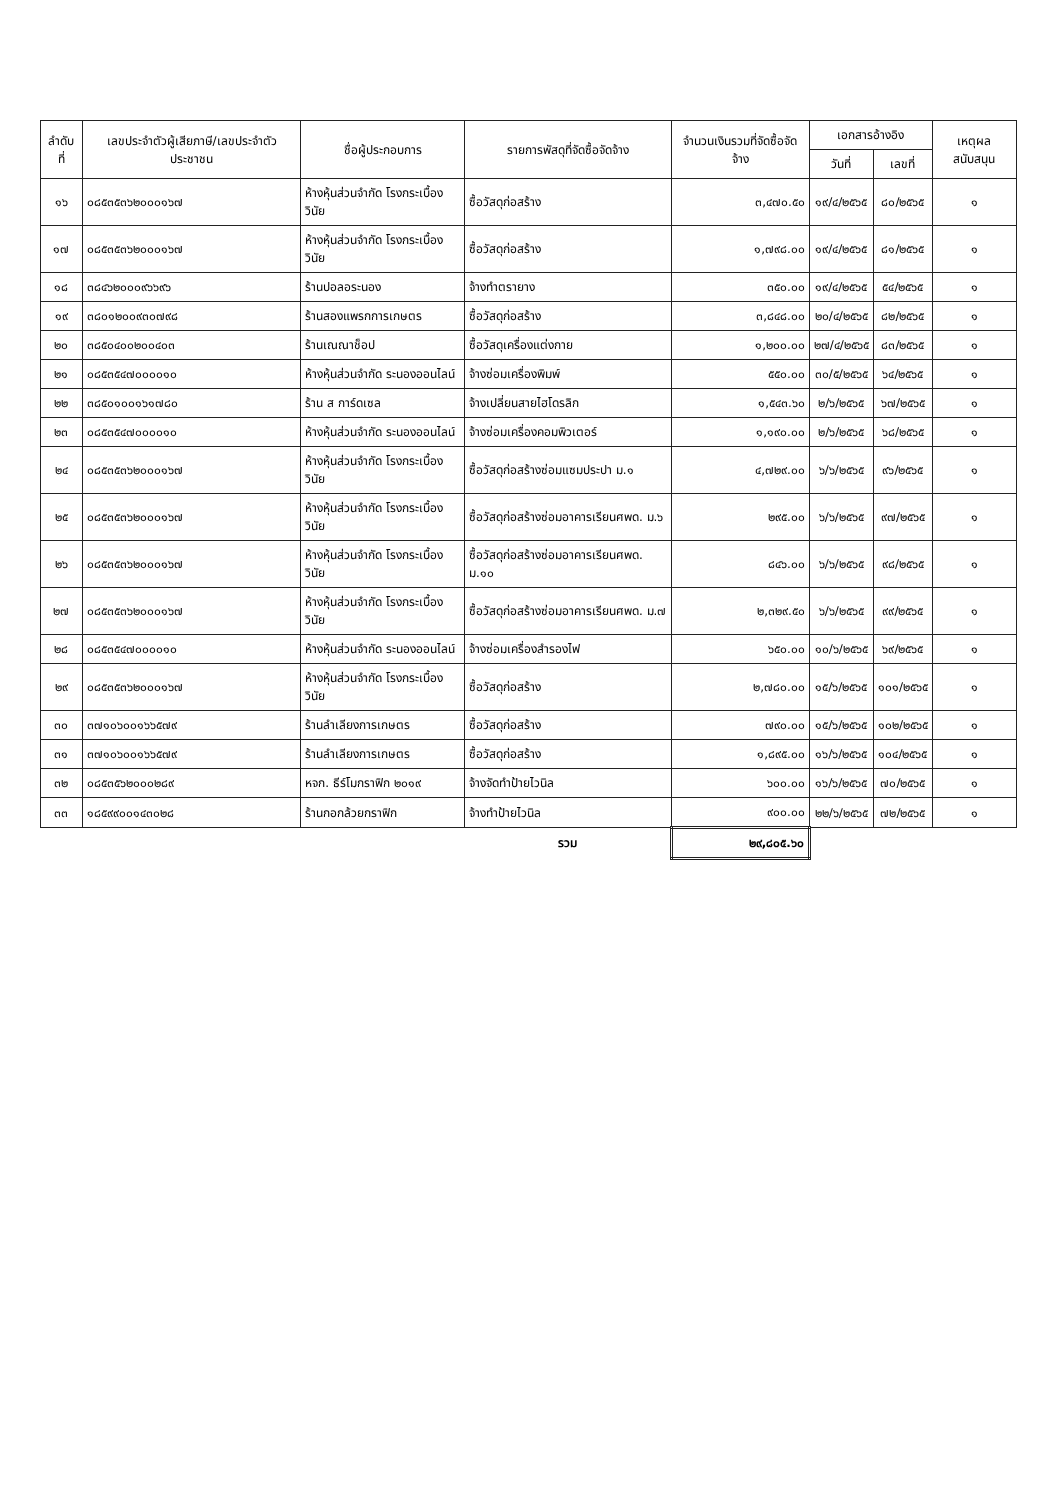| ลำดับที่ | เลขประจำตัวผู้เสียภาษี/เลขประจำตัวประชาชน | ชื่อผู้ประกอบการ | รายการพัสดุที่จัดซื้อจัดจ้าง | จำนวนเงินรวมที่จัดซื้อจัดจ้าง | เอกสารอ้างอิง | | เหตุผลสนับสนุน |
| --- | --- | --- | --- | --- | --- | --- | --- |
| | | | | | วันที่ | เลขที่ | |
| ๑๖ | ๐๘๕๓๕๓๖๒๐๐๐๑๖๗ | ห้างหุ้นส่วนจำกัด โรงกระเบื้องวินัย | ซื้อวัสดุก่อสร้าง | ๓,๔๗๐.๕๐ | ๑๙/๔/๒๕๖๕ | ๘๐/๒๕๖๕ | ๑ |
| ๑๗ | ๐๘๕๓๕๓๖๒๐๐๐๑๖๗ | ห้างหุ้นส่วนจำกัด โรงกระเบื้องวินัย | ซื้อวัสดุก่อสร้าง | ๑,๗๙๘.๐๐ | ๑๙/๔/๒๕๖๕ | ๘๑/๒๕๖๕ | ๑ |
| ๑๘ | ๓๘๔๖๒๐๐๐๙๖๖๙๖ | ร้านปอลอระนอง | จ้างทำตรายาง | ๓๕๐.๐๐ | ๑๙/๔/๒๕๖๕ | ๕๔/๒๕๖๕ | ๑ |
| ๑๙ | ๓๘๐๑๒๐๐๙๓๐๗๙๘ | ร้านสองแพรกการเกษตร | ซื้อวัสดุก่อสร้าง | ๓,๘๔๘.๐๐ | ๒๐/๔/๒๕๖๕ | ๘๒/๒๕๖๕ | ๑ |
| ๒๐ | ๓๘๕๐๔๐๐๒๐๐๔๐๓ | ร้านเณณาช็อป | ซื้อวัสดุเครื่องแต่งกาย | ๑,๒๐๐.๐๐ | ๒๗/๔/๒๕๖๕ | ๘๓/๒๕๖๕ | ๑ |
| ๒๑ | ๐๘๕๓๕๔๗๐๐๐๐๑๐ | ห้างหุ้นส่วนจำกัด ระนองออนไลน์ | จ้างซ่อมเครื่องพิมพ์ | ๕๕๐.๐๐ | ๓๐/๕/๒๕๖๕ | ๖๔/๒๕๖๕ | ๑ |
| ๒๒ | ๓๘๕๐๑๐๐๑๖๑๗๘๐ | ร้าน ส การ์ดเซล | จ้างเปลี่ยนสายไฮโดรลิก | ๑,๕๔๓.๖๐ | ๒/๖/๒๕๖๕ | ๖๗/๒๕๖๕ | ๑ |
| ๒๓ | ๐๘๕๓๕๔๗๐๐๐๐๑๐ | ห้างหุ้นส่วนจำกัด ระนองออนไลน์ | จ้างซ่อมเครื่องคอมพิวเตอร์ | ๑,๑๙๐.๐๐ | ๒/๖/๒๕๖๕ | ๖๘/๒๕๖๕ | ๑ |
| ๒๔ | ๐๘๕๓๕๓๖๒๐๐๐๑๖๗ | ห้างหุ้นส่วนจำกัด โรงกระเบื้องวินัย | ซื้อวัสดุก่อสร้างซ่อมแซมประปา ม.๑ | ๔,๗๒๙.๐๐ | ๖/๖/๒๕๖๕ | ๙๖/๒๕๖๕ | ๑ |
| ๒๕ | ๐๘๕๓๕๓๖๒๐๐๐๑๖๗ | ห้างหุ้นส่วนจำกัด โรงกระเบื้องวินัย | ซื้อวัสดุก่อสร้างซ่อมอาคารเรียนศพด. ม.๖ | ๒๙๕.๐๐ | ๖/๖/๒๕๖๕ | ๙๗/๒๕๖๕ | ๑ |
| ๒๖ | ๐๘๕๓๕๓๖๒๐๐๐๑๖๗ | ห้างหุ้นส่วนจำกัด โรงกระเบื้องวินัย | ซื้อวัสดุก่อสร้างซ่อมอาคารเรียนศพด. ม.๑๐ | ๘๔๖.๐๐ | ๖/๖/๒๕๖๕ | ๙๘/๒๕๖๕ | ๑ |
| ๒๗ | ๐๘๕๓๕๓๖๒๐๐๐๑๖๗ | ห้างหุ้นส่วนจำกัด โรงกระเบื้องวินัย | ซื้อวัสดุก่อสร้างซ่อมอาคารเรียนศพด. ม.๗ | ๒,๓๒๙.๕๐ | ๖/๖/๒๕๖๕ | ๙๙/๒๕๖๕ | ๑ |
| ๒๘ | ๐๘๕๓๕๔๗๐๐๐๐๑๐ | ห้างหุ้นส่วนจำกัด ระนองออนไลน์ | จ้างซ่อมเครื่องสำรองไฟ | ๖๕๐.๐๐ | ๑๐/๖/๒๕๖๕ | ๖๙/๒๕๖๕ | ๑ |
| ๒๙ | ๐๘๕๓๕๓๖๒๐๐๐๑๖๗ | ห้างหุ้นส่วนจำกัด โรงกระเบื้องวินัย | ซื้อวัสดุก่อสร้าง | ๒,๗๘๐.๐๐ | ๑๕/๖/๒๕๖๕ | ๑๐๑/๒๕๖๕ | ๑ |
| ๓๐ | ๓๗๑๐๖๐๐๑๖๖๕๗๙ | ร้านลำเลียงการเกษตร | ซื้อวัสดุก่อสร้าง | ๗๙๐.๐๐ | ๑๕/๖/๒๕๖๕ | ๑๐๒/๒๕๖๕ | ๑ |
| ๓๑ | ๓๗๑๐๖๐๐๑๖๖๕๗๙ | ร้านลำเลียงการเกษตร | ซื้อวัสดุก่อสร้าง | ๑,๘๙๕.๐๐ | ๑๖/๖/๒๕๖๕ | ๑๐๔/๒๕๖๕ | ๑ |
| ๓๒ | ๐๘๕๓๕๖๒๐๐๐๒๘๙ | หจก. ธีร์โมกราฟิก ๒๐๑๙ | จ้างจัดทำป้ายไวนิล | ๖๐๐.๐๐ | ๑๖/๖/๒๕๖๕ | ๗๐/๒๕๖๕ | ๑ |
| ๓๓ | ๑๘๕๙๙๐๐๑๔๓๐๒๘ | ร้านกอกล้วยกราฟิก | จ้างทำป้ายไวนิล | ๙๐๐.๐๐ | ๒๒/๖/๒๕๖๕ | ๗๒/๒๕๖๕ | ๑ |
| | | | รวม | ๒๙,๘๐๕.๖๐ | | | |